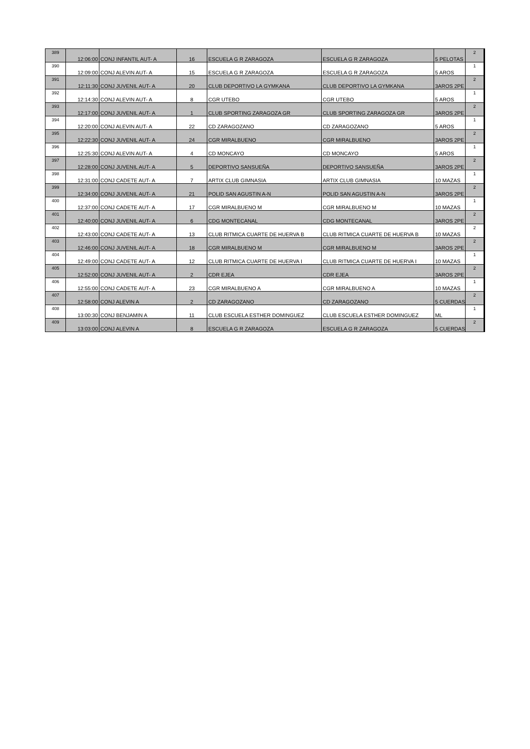| 389 | 12:06:00 | CONJ INFANTIL AUT- A | 16 | ESCUELA G R ZARAGOZA | ESCUELA G R ZARAGOZA | 5 PELOTAS | 2 |
| 390 | 12:09:00 | CONJ ALEVIN AUT- A | 15 | ESCUELA G R ZARAGOZA | ESCUELA G R ZARAGOZA | 5 AROS | 1 |
| 391 | 12:11:30 | CONJ JUVENIL AUT- A | 20 | CLUB DEPORTIVO LA GYMKANA | CLUB DEPORTIVO LA GYMKANA | 3AROS 2PE | 2 |
| 392 | 12:14:30 | CONJ ALEVIN AUT- A | 8 | CGR UTEBO | CGR UTEBO | 5 AROS | 1 |
| 393 | 12:17:00 | CONJ JUVENIL AUT- A | 1 | CLUB SPORTING ZARAGOZA GR | CLUB SPORTING ZARAGOZA GR | 3AROS 2PE | 2 |
| 394 | 12:20:00 | CONJ ALEVIN AUT- A | 22 | CD ZARAGOZANO | CD ZARAGOZANO | 5 AROS | 1 |
| 395 | 12:22:30 | CONJ JUVENIL AUT- A | 24 | CGR MIRALBUENO | CGR MIRALBUENO | 3AROS 2PE | 2 |
| 396 | 12:25:30 | CONJ ALEVIN AUT- A | 4 | CD MONCAYO | CD MONCAYO | 5 AROS | 1 |
| 397 | 12:28:00 | CONJ JUVENIL AUT- A | 5 | DEPORTIVO SANSUEÑA | DEPORTIVO SANSUEÑA | 3AROS 2PE | 2 |
| 398 | 12:31:00 | CONJ CADETE AUT- A | 7 | ARTIX CLUB GIMNASIA | ARTIX CLUB GIMNASIA | 10 MAZAS | 1 |
| 399 | 12:34:00 | CONJ JUVENIL AUT- A | 21 | POLID SAN AGUSTIN A-N | POLID SAN AGUSTIN A-N | 3AROS 2PE | 2 |
| 400 | 12:37:00 | CONJ CADETE AUT- A | 17 | CGR MIRALBUENO M | CGR MIRALBUENO M | 10 MAZAS | 1 |
| 401 | 12:40:00 | CONJ JUVENIL AUT- A | 6 | CDG MONTECANAL | CDG MONTECANAL | 3AROS 2PE | 2 |
| 402 | 12:43:00 | CONJ CADETE AUT- A | 13 | CLUB RITMICA CUARTE DE HUERVA B | CLUB RITMICA CUARTE DE HUERVA B | 10 MAZAS | 2 |
| 403 | 12:46:00 | CONJ JUVENIL AUT- A | 18 | CGR MIRALBUENO M | CGR MIRALBUENO M | 3AROS 2PE | 2 |
| 404 | 12:49:00 | CONJ CADETE AUT- A | 12 | CLUB RITMICA CUARTE DE HUERVA I | CLUB RITMICA CUARTE DE HUERVA I | 10 MAZAS | 1 |
| 405 | 12:52:00 | CONJ JUVENIL AUT- A | 2 | CDR EJEA | CDR EJEA | 3AROS 2PE | 2 |
| 406 | 12:55:00 | CONJ CADETE AUT- A | 23 | CGR MIRALBUENO A | CGR MIRALBUENO A | 10 MAZAS | 1 |
| 407 | 12:58:00 | CONJ ALEVIN A | 2 | CD ZARAGOZANO | CD ZARAGOZANO | 5 CUERDAS | 2 |
| 408 | 13:00:30 | CONJ BENJAMIN A | 11 | CLUB ESCUELA ESTHER DOMINGUEZ | CLUB ESCUELA ESTHER DOMINGUEZ | ML | 1 |
| 409 | 13:03:00 | CONJ ALEVIN A | 8 | ESCUELA G R ZARAGOZA | ESCUELA G R ZARAGOZA | 5 CUERDAS | 2 |